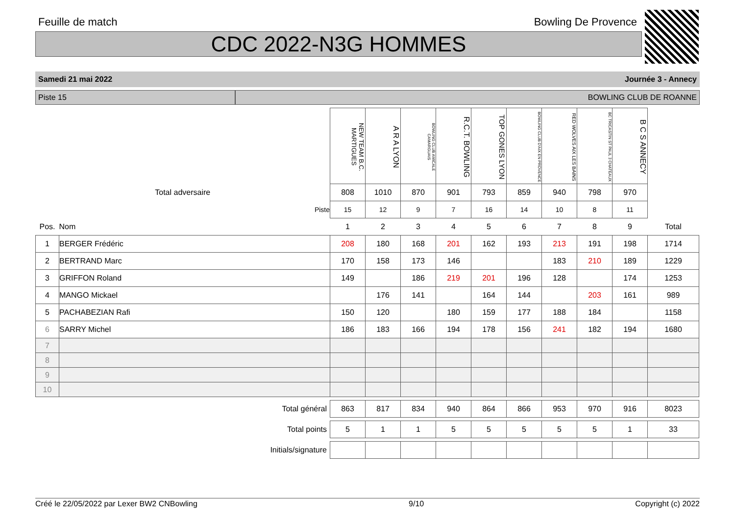Feuille de match Bowling De Provence
CDC 2022-N3G HOMMES
Samedi 21 mai 2022 Journée 3 - Annecy
Piste 15 BOWLING CLUB DE ROANNE
| | | NEW TEAM B.C. MARTIGUES | A R A LYON | BOWLING CLUB AMICALE CAMARGUAIS | R.C.T. BOWLING | TOP GONES LYON | BOWLING CLUB D'AIX EN PROVENCE | RED WOLVES AIX LES BAINS | BC TRICASTIN ST PAUL 3 CHATEAUX | B C S ANNECY | |
| Total adversaire | | 808 | 1010 | 870 | 901 | 793 | 859 | 940 | 798 | 970 | |
| Piste | | 15 | 12 | 9 | 7 | 16 | 14 | 10 | 8 | 11 | |
| Pos. | Nom | 1 | 2 | 3 | 4 | 5 | 6 | 7 | 8 | 9 | Total |
| 1 | BERGER Frédéric | 208 | 180 | 168 | 201 | 162 | 193 | 213 | 191 | 198 | 1714 |
| 2 | BERTRAND Marc | 170 | 158 | 173 | 146 | | | 183 | 210 | 189 | 1229 |
| 3 | GRIFFON Roland | 149 | | 186 | 219 | 201 | 196 | 128 | | 174 | 1253 |
| 4 | MANGO Mickael | | 176 | 141 | | 164 | 144 | | 203 | 161 | 989 |
| 5 | PACHABEZIAN Rafi | 150 | 120 | | 180 | 159 | 177 | 188 | 184 | | 1158 |
| 6 | SARRY Michel | 186 | 183 | 166 | 194 | 178 | 156 | 241 | 182 | 194 | 1680 |
| 7 | | | | | | | | | | | |
| 8 | | | | | | | | | | | |
| 9 | | | | | | | | | | | |
| 10 | | | | | | | | | | | |
| Total général | | 863 | 817 | 834 | 940 | 864 | 866 | 953 | 970 | 916 | 8023 |
| Total points | | 5 | 1 | 1 | 5 | 5 | 5 | 5 | 5 | 1 | 33 |
| Initials/signature | | | | | | | | | | | |
Créé le 22/05/2022 par Lexer BW2 CNBowling 9/10 Copyright (c) 2022